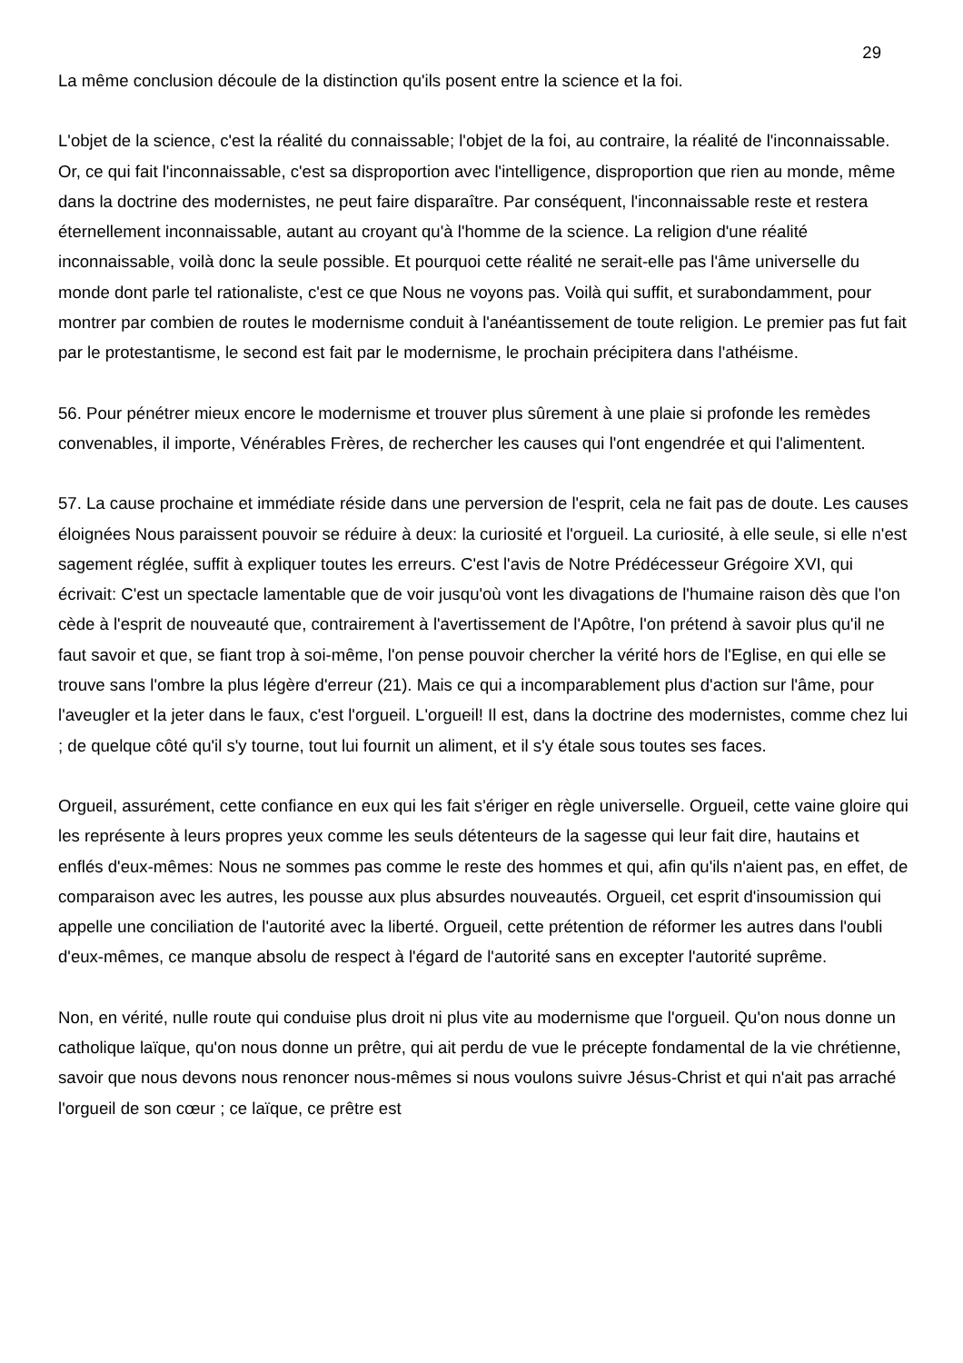29
La même conclusion découle de la distinction qu'ils posent entre la science et la foi.
L'objet de la science, c'est la réalité du connaissable; l'objet de la foi, au contraire, la réalité de l'inconnaissable. Or, ce qui fait l'inconnaissable, c'est sa disproportion avec l'intelligence, disproportion que rien au monde, même dans la doctrine des modernistes, ne peut faire disparaître. Par conséquent, l'inconnaissable reste et restera éternellement inconnaissable, autant au croyant qu'à l'homme de la science. La religion d'une réalité inconnaissable, voilà donc la seule possible. Et pourquoi cette réalité ne serait-elle pas l'âme universelle du monde dont parle tel rationaliste, c'est ce que Nous ne voyons pas. Voilà qui suffit, et surabondamment, pour montrer par combien de routes le modernisme conduit à l'anéantissement de toute religion. Le premier pas fut fait par le protestantisme, le second est fait par le modernisme, le prochain précipitera dans l'athéisme.
56. Pour pénétrer mieux encore le modernisme et trouver plus sûrement à une plaie si profonde les remèdes convenables, il importe, Vénérables Frères, de rechercher les causes qui l'ont engendrée et qui l'alimentent.
57. La cause prochaine et immédiate réside dans une perversion de l'esprit, cela ne fait pas de doute. Les causes éloignées Nous paraissent pouvoir se réduire à deux: la curiosité et l'orgueil. La curiosité, à elle seule, si elle n'est sagement réglée, suffit à expliquer toutes les erreurs. C'est l'avis de Notre Prédécesseur Grégoire XVI, qui écrivait: C'est un spectacle lamentable que de voir jusqu'où vont les divagations de l'humaine raison dès que l'on cède à l'esprit de nouveauté que, contrairement à l'avertissement de l'Apôtre, l'on prétend à savoir plus qu'il ne faut savoir et que, se fiant trop à soi-même, l'on pense pouvoir chercher la vérité hors de l'Eglise, en qui elle se trouve sans l'ombre la plus légère d'erreur (21). Mais ce qui a incomparablement plus d'action sur l'âme, pour l'aveugler et la jeter dans le faux, c'est l'orgueil. L'orgueil! Il est, dans la doctrine des modernistes, comme chez lui ; de quelque côté qu'il s'y tourne, tout lui fournit un aliment, et il s'y étale sous toutes ses faces.
Orgueil, assurément, cette confiance en eux qui les fait s'ériger en règle universelle. Orgueil, cette vaine gloire qui les représente à leurs propres yeux comme les seuls détenteurs de la sagesse qui leur fait dire, hautains et enflés d'eux-mêmes: Nous ne sommes pas comme le reste des hommes et qui, afin qu'ils n'aient pas, en effet, de comparaison avec les autres, les pousse aux plus absurdes nouveautés. Orgueil, cet esprit d'insoumission qui appelle une conciliation de l'autorité avec la liberté. Orgueil, cette prétention de réformer les autres dans l'oubli d'eux-mêmes, ce manque absolu de respect à l'égard de l'autorité sans en excepter l'autorité suprême.
Non, en vérité, nulle route qui conduise plus droit ni plus vite au modernisme que l'orgueil. Qu'on nous donne un catholique laïque, qu'on nous donne un prêtre, qui ait perdu de vue le précepte fondamental de la vie chrétienne, savoir que nous devons nous renoncer nous-mêmes si nous voulons suivre Jésus-Christ et qui n'ait pas arraché l'orgueil de son cœur ; ce laïque, ce prêtre est